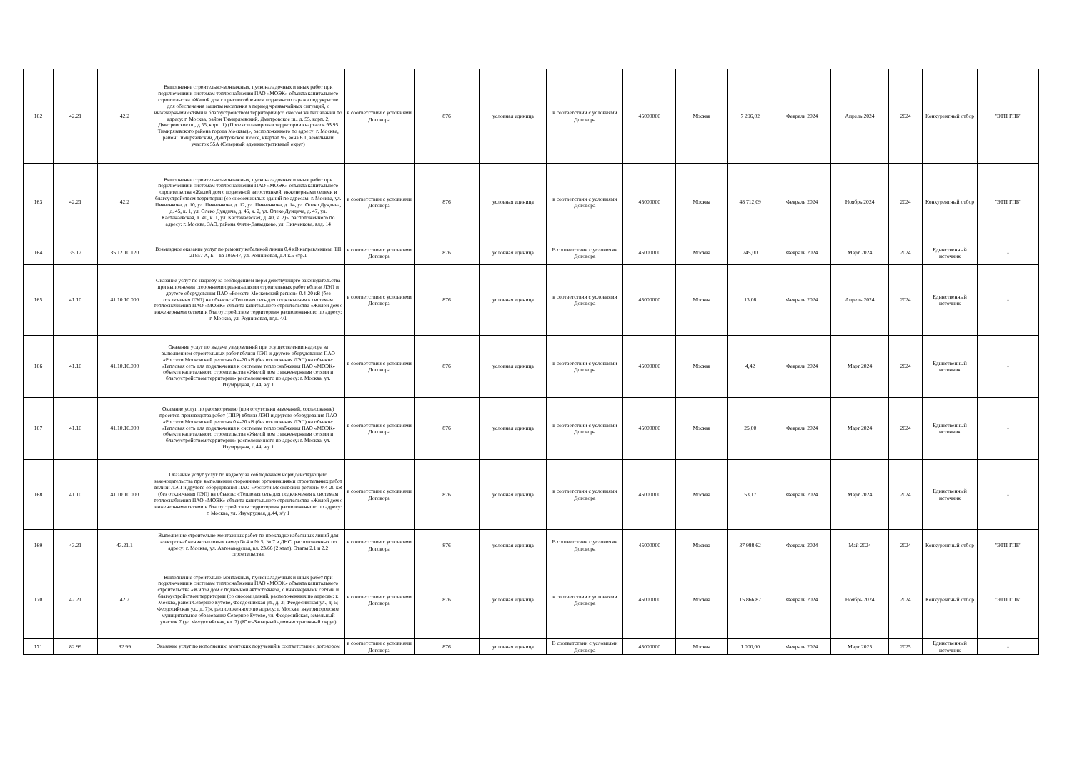| 162 | 42.21 | 42.2 | Выполнение строительно-монтажных, пусконаладочных и иных работ при подключении к системам теплоснабжения ПАО «МОЭК» объекта капитального строительства «Жилой дом с приспособлением подземного гаража под укрытие для обеспечения защиты населения в период чрезвычайных ситуаций, с инженерными сетями и благоустройством территории (со сносом жилых зданий по адресу: г. Москва, район Тимирязевский, Дмитровское ш., д. 55, корп. 2, Дмитровское ш., д.55, корп. 1) (Проект планировки территории кварталов 93,95 Тимирязевского района города Москвы)», расположенного по адресу: г. Москва, район Тимирязевский, Дмитровское шоссе, квартал 95, зона 6.1, земельный участок 55А (Северный административный округ) | в соответствии с условиями Договора | 876 | условная единица | в соответствии с условиями Договора | 45000000 | Москва | 7 296,02 | Февраль 2024 | Апрель 2024 | 2024 | Конкурентный отбор | "ЭТП ГПБ" |
| 163 | 42.21 | 42.2 | Выполнение строительно-монтажных, пусконаладочных и иных работ при подключении к системам теплоснабжения ПАО «МОЭК» объекта капитального строительства «Жилой дом с подземной автостоянкой, инженерными сетями и благоустройством территории (со сносом жилых зданий по адресам: г. Москва, ул. Пивченкова, д. 10, ул. Пивченкова, д. 12, ул. Пивченкова, д. 14, ул. Олеко Дундича, д. 45, к. 1, ул. Олеко Дундича, д. 45, к. 2, ул. Олеко Дундича, д. 47, ул. Кастанаевская, д. 40, к. 1, ул. Кастанаевская, д. 40, к. 2)», расположенного по адресу: г. Москва, ЗАО, района Фили-Давыдково, ул. Пивченкова, влд. 14 | в соответствии с условиями Договора | 876 | условная единица | в соответствии с условиями Договора | 45000000 | Москва | 48 712,09 | Февраль 2024 | Ноябрь 2024 | 2024 | Конкурентный отбор | "ЭТП ГПБ" |
| 164 | 35.12 | 35.12.10.120 | Возмездное оказание услуг по ремонту кабельной линии 0,4 кВ направлением, ТП 21857 А, Б – вв 105647, ул. Родниковая, д.4 к.5 стр.1 | в соответствии с условиями Договора | 876 | условная единица | В соответствии с условиями Договора | 45000000 | Москва | 245,00 | Февраль 2024 | Март 2024 | 2024 | Единственный источник | - |
| 165 | 41.10 | 41.10.10.000 | Оказание услуг по надзору за соблюдением норм действующего законодательства при выполнении сторонними организациями строительных работ вблизи ЛЭП и другого оборудования ПАО «Россети Московский регион» 0.4-20 кВ (без отключения ЛЭП) на объекте: «Тепловая сеть для подключения к системам теплоснабжения ПАО «МОЭК» объекта капитального строительства «Жилой дом с инженерными сетями и благоустройством территории» расположенного по адресу: г. Москва, ул. Родниковая, влд. 4/1 | в соответствии с условиями Договора | 876 | условная единица | в соответствии с условиями Договора | 45000000 | Москва | 13,08 | Февраль 2024 | Апрель 2024 | 2024 | Единственный источник | - |
| 166 | 41.10 | 41.10.10.000 | Оказание услуг по выдаче уведомлений при осуществлении надзора за выполнением строительных работ вблизи ЛЭП и другого оборудования ПАО «Россети Московский регион» 0.4-20 кВ (без отключения ЛЭП) на объекте: «Тепловая сеть для подключения к системам теплоснабжения ПАО «МОЭК» объекта капитального строительства «Жилой дом с инженерными сетями и благоустройством территории» расположенного по адресу: г. Москва, ул. Изумрудная, д.44, з/у 1 | в соответствии с условиями Договора | 876 | условная единица | в соответствии с условиями Договора | 45000000 | Москва | 4,42 | Февраль 2024 | Март 2024 | 2024 | Единственный источник | - |
| 167 | 41.10 | 41.10.10.000 | Оказание услуг по рассмотрению (при отсутствии замечаний, согласование) проектов производства работ (ППР) вблизи ЛЭП и другого оборудования ПАО «Россети Московский регион» 0.4-20 кВ (без отключения ЛЭП) на объекте: «Тепловая сеть для подключения к системам теплоснабжения ПАО «МОЭК» объекта капитального строительства «Жилой дом с инженерными сетями и благоустройством территории» расположенного по адресу: г. Москва, ул. Изумрудная, д.44, з/у 1 | в соответствии с условиями Договора | 876 | условная единица | в соответствии с условиями Договора | 45000000 | Москва | 25,00 | Февраль 2024 | Март 2024 | 2024 | Единственный источник | - |
| 168 | 41.10 | 41.10.10.000 | Оказание услуг услуг по надзору за соблюдением норм действующего законодательства при выполнении сторонними организациями строительных работ вблизи ЛЭП и другого оборудования ПАО «Россети Московский регион» 0.4-20 кВ (без отключения ЛЭП) на объекте: «Тепловая сеть для подключения к системам теплоснабжения ПАО «МОЭК» объекта капитального строительства «Жилой дом с инженерными сетями и благоустройством территории» расположенного по адресу: г. Москва, ул. Изумрудная, д.44, з/у 1 | в соответствии с условиями Договора | 876 | условная единица | в соответствии с условиями Договора | 45000000 | Москва | 53,17 | Февраль 2024 | Март 2024 | 2024 | Единственный источник | - |
| 169 | 43.21 | 43.21.1 | Выполнение строительно-монтажных работ по прокладке кабельных линий для электроснабжения тепловых камер № 4 и № 5, № 7 и ДНС, расположенных по адресу: г. Москва, ул. Автозаводская, вл. 23/66 (2 этап). Этапы 2.1 и 2.2 строительства. | в соответствии с условиями Договора | 876 | условная единица | В соответствии с условиями Договора | 45000000 | Москва | 37 988,62 | Февраль 2024 | Май 2024 | 2024 | Конкурентный отбор | "ЭТП ГПБ" |
| 170 | 42.21 | 42.2 | Выполнение строительно-монтажных, пусконаладочных и иных работ при подключении к системам теплоснабжения ПАО «МОЭК» объекта капитального строительства «Жилой дом с подземной автостоянкой, с инженерными сетями и благоустройством территории (со сносом зданий, расположенных по адресам: г. Москва, район Северное Бутово, Феодосийская ул., д. 3; Феодосийская ул., д. 5; Феодосийская ул., д. 7)», расположенного по адресу: г. Москва, внутригородское муниципальное образование Северное Бутово, ул. Феодосийская, земельный участок 7 (ул. Феодосийская, вл. 7) (Юго-Западный административный округ) | в соответствии с условиями Договора | 876 | условная единица | в соответствии с условиями Договора | 45000000 | Москва | 15 866,82 | Февраль 2024 | Ноябрь 2024 | 2024 | Конкурентный отбор | "ЭТП ГПБ" |
| 171 | 82.99 | 82.99 | Оказание услуг по исполнению агентских поручений в соответствии с договором | в соответствии с условиями Договора | 876 | условная единица | В соответствии с условиями Договора | 45000000 | Москва | 1 000,00 | Февраль 2024 | Март 2025 | 2025 | Единственный источник | - |